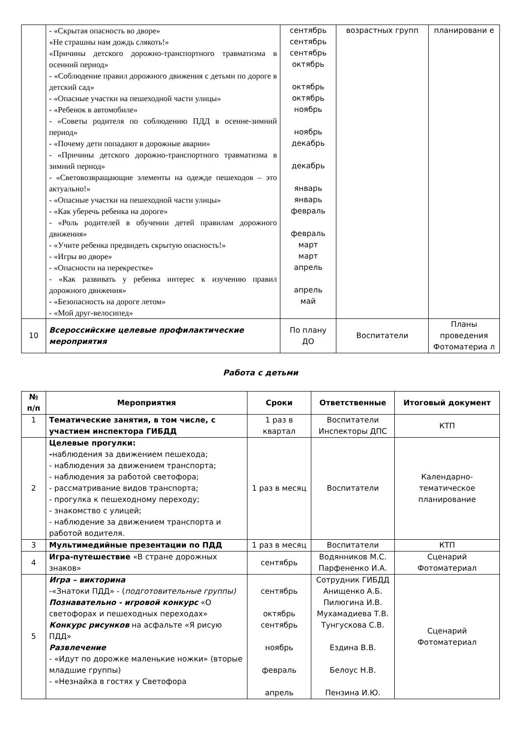| | - «Скрытая опасность во дворе» «Не страшны нам дождь слякоть!» «Причины детского дорожно-транспортного травматизма в осенний период» - «Соблюдение правил дорожного движения с детьми по дороге в детский сад» - «Опасные участки на пешеходной части улицы» - «Ребенок в автомобиле» - «Советы родителя по соблюдению ПДД в осенне-зимний период» - «Почему дети попадают в дорожные аварии» - «Причины детского дорожно-транспортного травматизма в зимний период» - «Световозвращающие элементы на одежде пешеходов – это актуально!» - «Опасные участки на пешеходной части улицы» - «Как уберечь ребенка на дороге» - «Роль родителей в обучении детей правилам дорожного движения» - «Учите ребенка предвидеть скрытую опасность!» - «Игры во дворе» - «Опасности на перекрестке» - «Как развивать у ребенка интерес к изучению правил дорожного движения» - «Безопасность на дороге летом» - «Мой друг-велосипед» | сентябрь сентябрь сентябрь октябрь октябрь октябрь ноябрь ноябрь декабрь декабрь январь январь февраль февраль март март апрель апрель май | возрастных групп | планировани е |
| 10 | Всероссийские целевые профилактические мероприятия | По плану ДО | Воспитатели | Планы проведения Фотоматериа л |
Работа с детьми
| № п/п | Мероприятия | Сроки | Ответственные | Итоговый документ |
| --- | --- | --- | --- | --- |
| 1 | Тематические занятия, в том числе, с участием инспектора ГИБДД | 1 раз в квартал | Воспитатели Инспекторы ДПС | КТП |
| 2 | Целевые прогулки: - наблюдения за движением пешехода; - наблюдения за движением транспорта; - наблюдения за работой светофора; - рассматривание видов транспорта; - прогулка к пешеходному переходу; - знакомство с улицей; - наблюдение за движением транспорта и работой водителя. | 1 раз в месяц | Воспитатели | Календарно-тематическое планирование |
| 3 | Мультимедийные презентации по ПДД | 1 раз в месяц | Воспитатели | КТП |
| 4 | Игра-путешествие «В стране дорожных знаков» | сентябрь | Водянников М.С. Парфененко И.А. | Сценарий Фотоматериал |
| 5 | Игра – викторина -«Знатоки ПДД» - ( подготовительные группы) Познавательно - игровой конкурс «О светофорах и пешеходных переходах» Конкурс рисунков на асфальте «Я рисую ПДД» Развлечение - «Идут по дорожке маленькие ножки» (вторые младшие группы) - «Незнайка в гостях у Светофора | сентябрь октябрь сентябрь ноябрь февраль апрель | Сотрудник ГИБДД Анищенко А.Б. Пилюгина И.В. Мухамадиева Т.В. Тунгускова С.В. Ездина В.В. Белоус Н.В. Пензина И.Ю. | Сценарий Фотоматериал |